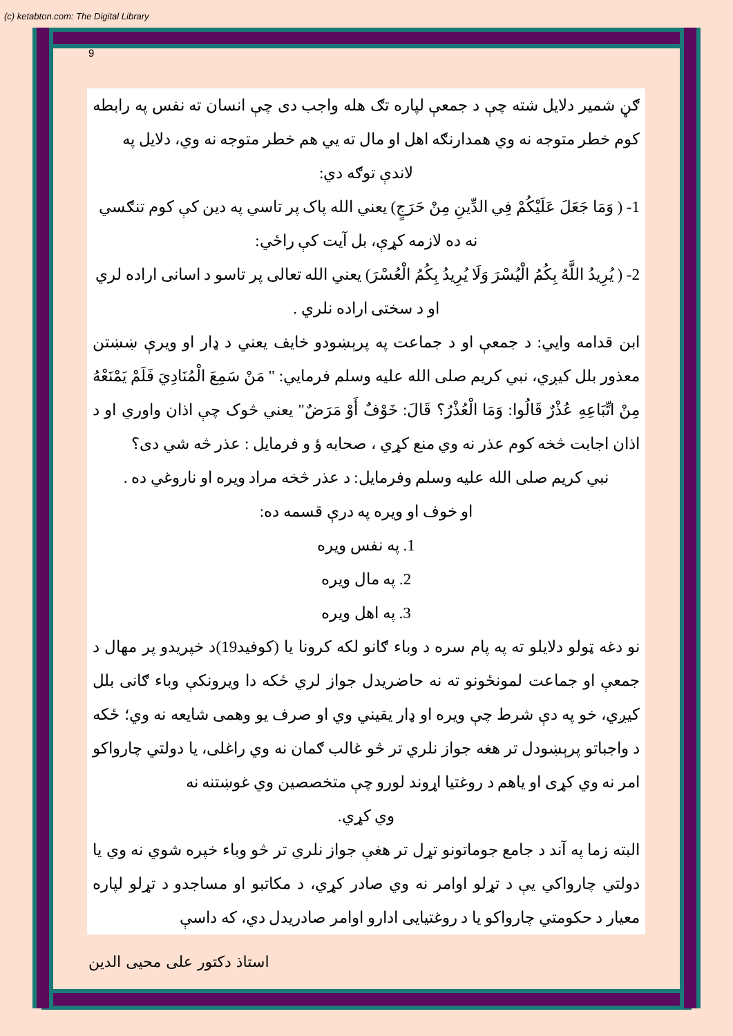(c) ketabton.com: The Digital Library
9
ګڼ شمیر دلایل شته چې د جمعې لپاره تګ هله واجب دی چې انسان ته نفس په رابطه کوم خطر متوجه نه وي همدارنګه اهل او مال ته يي هم خطر متوجه نه وي، دلايل په
لاندې توګه دي:
1- ( وَمَا جَعَلَ عَلَيْكُمْ فِي الدِّينِ مِنْ حَرَجٍ) يعني الله پاک پر تاسي په دين کې کوم تنګسي
نه ده لازمه کړې، بل آيت کې راځي:
2- ( يُرِيدُ اللَّهُ بِكُمُ الْيُسْرَ وَلَا يُرِيدُ بِكُمُ الْعُسْرَ) يعني الله تعالی پر تاسو د اسانی اراده لري
او د سختی اراده نلري .
ابن قدامه وايي: د جمعې او د جماعت په پرېښودو خايف يعني د ډار او ويرې ښښتن معذور بلل کيږي، نبي کريم صلی الله عليه وسلم فرمايي: " مَنْ سَمِعَ الْمُنَادِيَ فَلَمْ يَمْنَعْهُ مِنْ اتِّبَاعِهِ عُذْرٌ قَالُوا: وَمَا الْعُذْرُ؟ قَالَ: خَوْفٌ أَوْ مَرَضٌ" يعني څوک چې اذان واوري او د اذان اجابت څخه کوم عذر نه وي منع کړي ، صحابه ؤ و فرمايل : عذر څه شي دی؟
نبي کريم صلی الله عليه وسلم وفرمايل: د عذر څخه مراد ويره او ناروغي ده .
او خوف او ويره په درې قسمه ده:
1. په نفس ويره
2. په مال ويره
3. په اهل ويره
نو دغه ټولو دلايلو ته په پام سره د وباء ګانو لکه کرونا يا (کوفيد19)د خپريدو پر مهال د جمعې او جماعت لمونځونو ته نه حاضريدل جواز لري ځکه دا ويرونکې وباء ګانی بلل کيږي، خو په دې شرط چې ويره او ډار يقيني وي او صرف يو وهمی شايعه نه وي؛ ځکه د واجباتو پرېښودل تر هغه جواز نلري تر څو غالب ګمان نه وي راغلی، يا دولتي چارواکو امر نه وي کړی او ياهم د روغتيا اړوند لورو چې متخصصين وي غوښتنه نه
وي کړي.
البته زما په آند د جامع جوماتونو تړل تر هغې جواز نلري تر څو وباء خپره شوي نه وي يا دولتي چارواکي يې د تړلو اوامر نه وي صادر کړي، د مکاتبو او مساجدو د تړلو لپاره معيار د حکومتي چارواکو يا د روغتيايی ادارو اوامر صادريدل دي، که داسې
استاذ دکتور علی محيی الدين